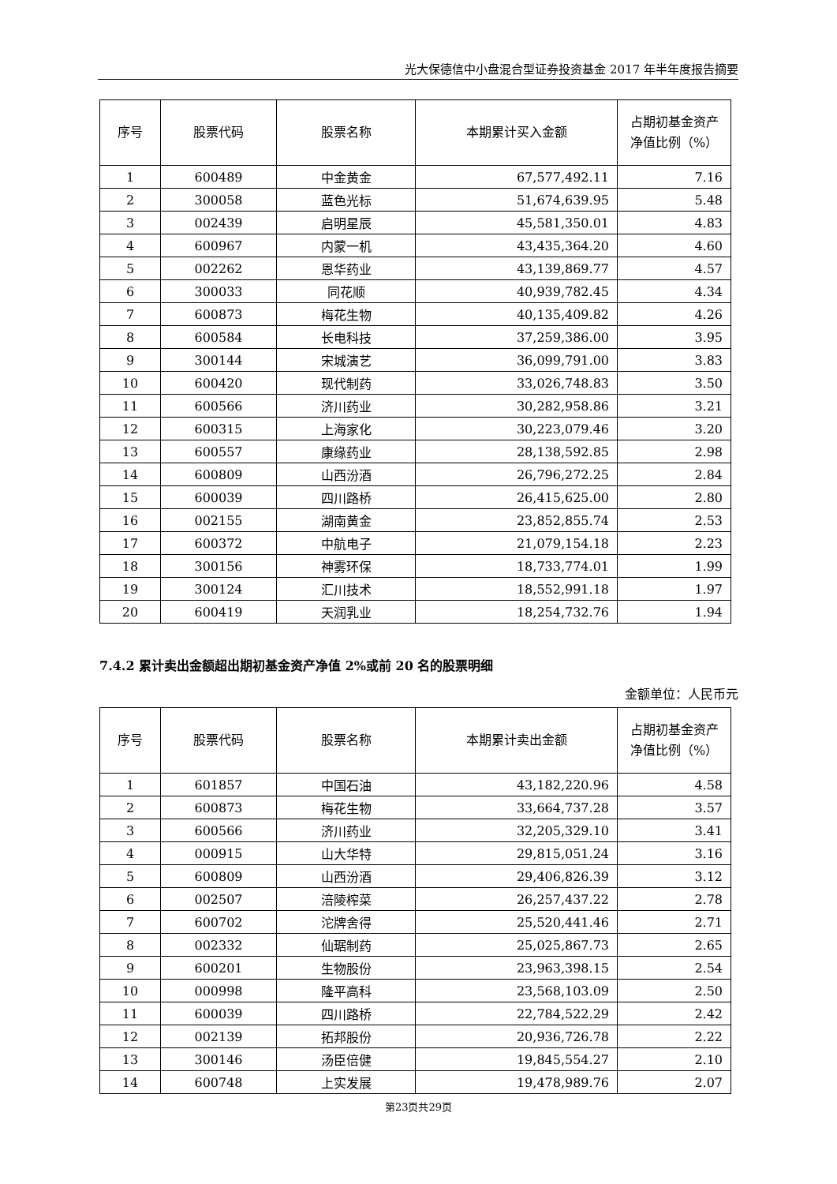光大保德信中小盘混合型证券投资基金 2017 年半年度报告摘要
| 序号 | 股票代码 | 股票名称 | 本期累计买入金额 | 占期初基金资产净值比例（%） |
| --- | --- | --- | --- | --- |
| 1 | 600489 | 中金黄金 | 67,577,492.11 | 7.16 |
| 2 | 300058 | 蓝色光标 | 51,674,639.95 | 5.48 |
| 3 | 002439 | 启明星辰 | 45,581,350.01 | 4.83 |
| 4 | 600967 | 内蒙一机 | 43,435,364.20 | 4.60 |
| 5 | 002262 | 恩华药业 | 43,139,869.77 | 4.57 |
| 6 | 300033 | 同花顺 | 40,939,782.45 | 4.34 |
| 7 | 600873 | 梅花生物 | 40,135,409.82 | 4.26 |
| 8 | 600584 | 长电科技 | 37,259,386.00 | 3.95 |
| 9 | 300144 | 宋城演艺 | 36,099,791.00 | 3.83 |
| 10 | 600420 | 现代制药 | 33,026,748.83 | 3.50 |
| 11 | 600566 | 济川药业 | 30,282,958.86 | 3.21 |
| 12 | 600315 | 上海家化 | 30,223,079.46 | 3.20 |
| 13 | 600557 | 康缘药业 | 28,138,592.85 | 2.98 |
| 14 | 600809 | 山西汾酒 | 26,796,272.25 | 2.84 |
| 15 | 600039 | 四川路桥 | 26,415,625.00 | 2.80 |
| 16 | 002155 | 湖南黄金 | 23,852,855.74 | 2.53 |
| 17 | 600372 | 中航电子 | 21,079,154.18 | 2.23 |
| 18 | 300156 | 神雾环保 | 18,733,774.01 | 1.99 |
| 19 | 300124 | 汇川技术 | 18,552,991.18 | 1.97 |
| 20 | 600419 | 天润乳业 | 18,254,732.76 | 1.94 |
7.4.2 累计卖出金额超出期初基金资产净值 2%或前 20 名的股票明细
金额单位：人民币元
| 序号 | 股票代码 | 股票名称 | 本期累计卖出金额 | 占期初基金资产净值比例（%） |
| --- | --- | --- | --- | --- |
| 1 | 601857 | 中国石油 | 43,182,220.96 | 4.58 |
| 2 | 600873 | 梅花生物 | 33,664,737.28 | 3.57 |
| 3 | 600566 | 济川药业 | 32,205,329.10 | 3.41 |
| 4 | 000915 | 山大华特 | 29,815,051.24 | 3.16 |
| 5 | 600809 | 山西汾酒 | 29,406,826.39 | 3.12 |
| 6 | 002507 | 涪陵榨菜 | 26,257,437.22 | 2.78 |
| 7 | 600702 | 沱牌舍得 | 25,520,441.46 | 2.71 |
| 8 | 002332 | 仙琚制药 | 25,025,867.73 | 2.65 |
| 9 | 600201 | 生物股份 | 23,963,398.15 | 2.54 |
| 10 | 000998 | 隆平高科 | 23,568,103.09 | 2.50 |
| 11 | 600039 | 四川路桥 | 22,784,522.29 | 2.42 |
| 12 | 002139 | 拓邦股份 | 20,936,726.78 | 2.22 |
| 13 | 300146 | 汤臣倍健 | 19,845,554.27 | 2.10 |
| 14 | 600748 | 上实发展 | 19,478,989.76 | 2.07 |
第23页共29页